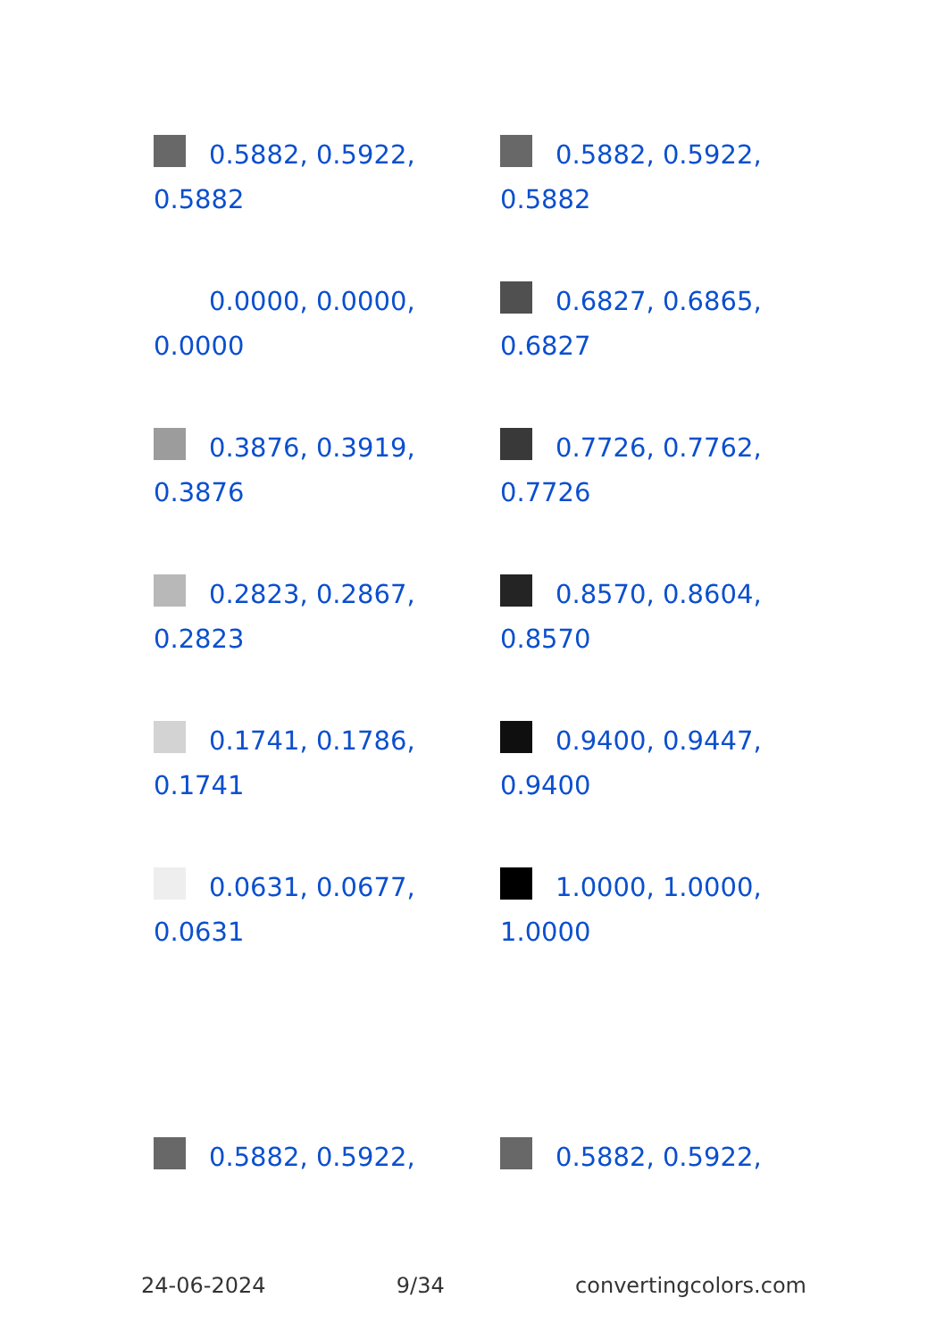0.5882, 0.5922,
0.5882
0.5882, 0.5922,
0.5882
0.0000, 0.0000,
0.0000
0.6827, 0.6865,
0.6827
0.3876, 0.3919,
0.3876
0.7726, 0.7762,
0.7726
0.2823, 0.2867,
0.2823
0.8570, 0.8604,
0.8570
0.1741, 0.1786,
0.1741
0.9400, 0.9447,
0.9400
0.0631, 0.0677,
0.0631
1.0000, 1.0000,
1.0000
0.5882, 0.5922,
0.5882, 0.5922,
24-06-2024 9/34 convertingcolors.com